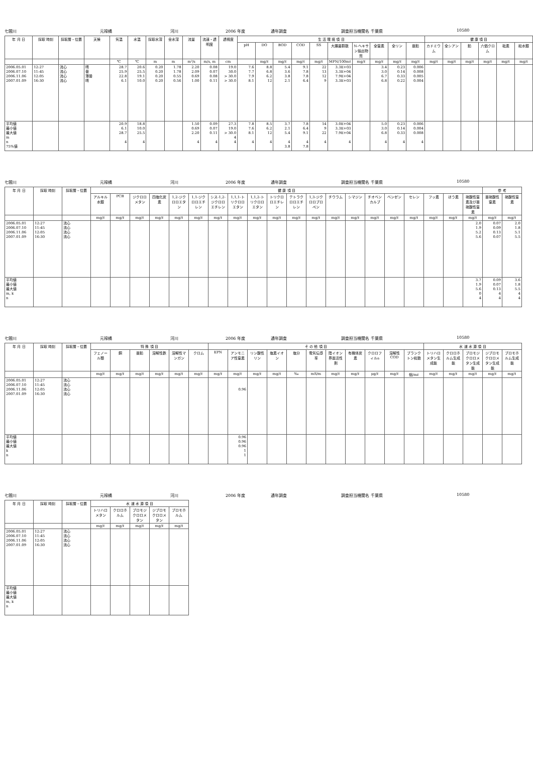七間川 元禄橋 河川 2006 年度 通年調査 調査担当機関名 千葉県 10580
| 年 月 日 | 採取 時刻 | 採取層・位置 | 天候 | 気温 | 水温 | 採取水深 | 全水深 | 流量 | 流速・透明度 | 透視度 | 生 活 環 境 項 目 | | | | | | | | | | 健 康 項 目 | | | | | |
| --- | --- | --- | --- | --- | --- | --- | --- | --- | --- | --- | --- | --- | --- | --- | --- | --- | --- | --- | --- | --- | --- | --- | --- | --- | --- | --- |
| | | | | | | | | | | | pH | DO | BOD | COD | SS | 大腸菌群数 | N-ヘキサン抽出物質 | 全窒素 | 全リン | 亜鉛 | カドミウム | 全シアン | 鉛 | 六価クロム | 砒素 | 総水銀 |
| | | | | ℃ | ℃ | m | m | m³/s | m/s, m | cm | | mg/ℓ | mg/ℓ | mg/ℓ | mg/ℓ | MPN/100mℓ | mg/ℓ | mg/ℓ | mg/ℓ | mg/ℓ | mg/ℓ | mg/ℓ | mg/ℓ | mg/ℓ | mg/ℓ | mg/ℓ |
| 2006.05.01 2006.07.10 2006.11.06 2007.01.09 | 12:27 11:45 12:05 16:30 | 流心 流心 流心 流心 | 晴 曇 薄曇 晴 | 28.7 25.9 22.8 6.1 | 20.6 25.5 19.1 10.0 | 0.20 0.20 0.20 0.20 | 1.78 1.78 0.55 0.56 | 2.20 2.09 0.69 1.00 | 0.08 0.07 0.08 0.11 | 19.0 30.0 > 30.0 > 30.0 | 7.6 7.7 7.9 8.1 | 8.8 6.8 6.2 12 | 5.4 3.6 3.8 2.1 | 9.1 7.8 7.8 6.4 | 22 13 12 9 | 3.3E+03 3.3E+04 7.9E+04 3.3E+03 | | 3.4 3.0 6.7 6.8 | 0.23 0.14 0.33 0.22 | 0.006 0.008 0.005 0.004 | | | | | | |
| 平均値 最小値 最大値 m n 75%値 | | | | 20.9 6.1 28.7 4 | 18.8 10.0 25.5 4 | | | 1.50 0.69 2.20 4 | 0.09 0.07 0.11 4 | 27.3 19.0 > 30.0 4 4 | 7.8 7.6 8.1 4 | 8.5 6.2 12 4 | 3.7 2.1 5.4 4 3.8 | 7.8 6.4 9.1 4 7.8 | 14 9 22 4 | 3.0E+04 3.3E+03 7.9E+04 4 | | 5.0 3.0 6.8 4 | 0.23 0.14 0.33 4 | 0.006 0.004 0.008 4 | | | | | | |
七間川 元禄橋 河川 2006 年度 通年調査 調査担当機関名 千葉県 10580
| 年 月 日 | 採取 時刻 | 採取層・位置 | 健 康 項 目 | | | | | | | | | | | | | | | | | | | | 参 考 | |
| --- | --- | --- | --- | --- | --- | --- | --- | --- | --- | --- | --- | --- | --- | --- | --- | --- | --- | --- | --- | --- | --- | --- | --- | --- |
| | | | アルキル水銀 | PCB | ジクロロメタン | 四塩化炭素 | 1,2-ジクロロエタン | 1,1-ジクロロエチレン | シス-1,2-ジクロロエチレン | 1,1,1-トリクロロエタン | 1,1,2-トリクロロエタン | トリクロロエチレン | テトラクロロエチレン | 1,3-ジクロロプロペン | チウラム | シマジン | チオベンカルブ | ベンゼン | セレン | フッ素 | ほう素 | 硝酸性窒素及び亜硝酸性窒素 | 亜硝酸性窒素 | 硝酸性窒素 |
| | | | mg/ℓ | mg/ℓ | mg/ℓ | mg/ℓ | mg/ℓ | mg/ℓ | mg/ℓ | mg/ℓ | mg/ℓ | mg/ℓ | mg/ℓ | mg/ℓ | mg/ℓ | mg/ℓ | mg/ℓ | mg/ℓ | mg/ℓ | mg/ℓ | mg/ℓ | mg/ℓ | mg/ℓ | mg/ℓ |
| 2006.05.01 2006.07.10 2006.11.06 2007.01.09 | 12:27 11:45 12:05 16:30 | 流心 流心 流心 流心 | | | | | | | | | | | | | | | | | | | | 2.0 1.9 5.2 5.6 | 0.07 0.09 0.13 0.07 | 2.0 1.8 5.1 5.5 |
| 平均値 最小値 最大値 m, k n | | | | | | | | | | | | | | | | | | | | | | 3.7 1.9 5.6 0 4 | 0.09 0.07 0.13 4 4 | 3.6 1.8 5.5 4 4 |
七間川 元禄橋 河川 2006 年度 通年調査 調査担当機関名 千葉県 10580
| 年 月 日 | 採取 時刻 | 採取層・位置 | 特 殊 項 目 | | | | | | そ の 他 項 目 | | | | | | | | | | | 水 道 水 源 項 目 | | | | |
| --- | --- | --- | --- | --- | --- | --- | --- | --- | --- | --- | --- | --- | --- | --- | --- | --- | --- | --- | --- | --- | --- | --- | --- | --- |
| | | | フェノール類 | 銅 | 亜鉛 | 溶解性鉄 | 溶解性マンガン | クロム | EPN | アンモニア性窒素 | リン酸性リン | 塩素イオン | 塩分 | 電気伝導率 | 陰イオン界面活性剤 | 有機体炭素 | クロロフィルa | 溶解性COD | プランクトン総数 | トリハロメタン生成能 | クロロホルム生成能 | ブロモジクロロメタン生成能 | ジブロモクロロメタン生成能 | ブロモホルム生成能 |
| | | | mg/ℓ | mg/ℓ | mg/ℓ | mg/ℓ | mg/ℓ | mg/ℓ | mg/ℓ | mg/ℓ | mg/ℓ | mg/ℓ | ‰ | mS/m | mg/ℓ | mg/ℓ | μg/ℓ | mg/ℓ | 個/mℓ | mg/ℓ | mg/ℓ | mg/ℓ | mg/ℓ | mg/ℓ |
| 2006.05.01 2006.07.10 2006.11.06 2007.01.09 | 12:27 11:45 12:05 16:30 | 流心 流心 流心 流心 | | | | | | | | 0.96 | | | | | | | | | | | | | | |
| 平均値 最小値 最大値 k n | | | | | | | | | | 0.96 0.96 0.96 1 1 | | | | | | | | | | | | | | |
七間川 元禄橋 河川 2006 年度 通年調査 調査担当機関名 千葉県 10580
| 年 月 日 | 採取 時刻 | 採取層・位置 | 水 道 水 源 項 目 | | | | |
| --- | --- | --- | --- | --- | --- | --- | --- |
| | | | トリハロメタン | クロロホルム | ブロモジクロロメタン | ジブロモクロロメタン | ブロモホルム |
| | | | mg/ℓ | mg/ℓ | mg/ℓ | mg/ℓ | mg/ℓ |
| 2006.05.01 2006.07.10 2006.11.06 2007.01.09 | 12:27 11:45 12:05 16:30 | 流心 流心 流心 流心 | | | | | |
| 平均値 最小値 最大値 m, k n | | | | | | | |